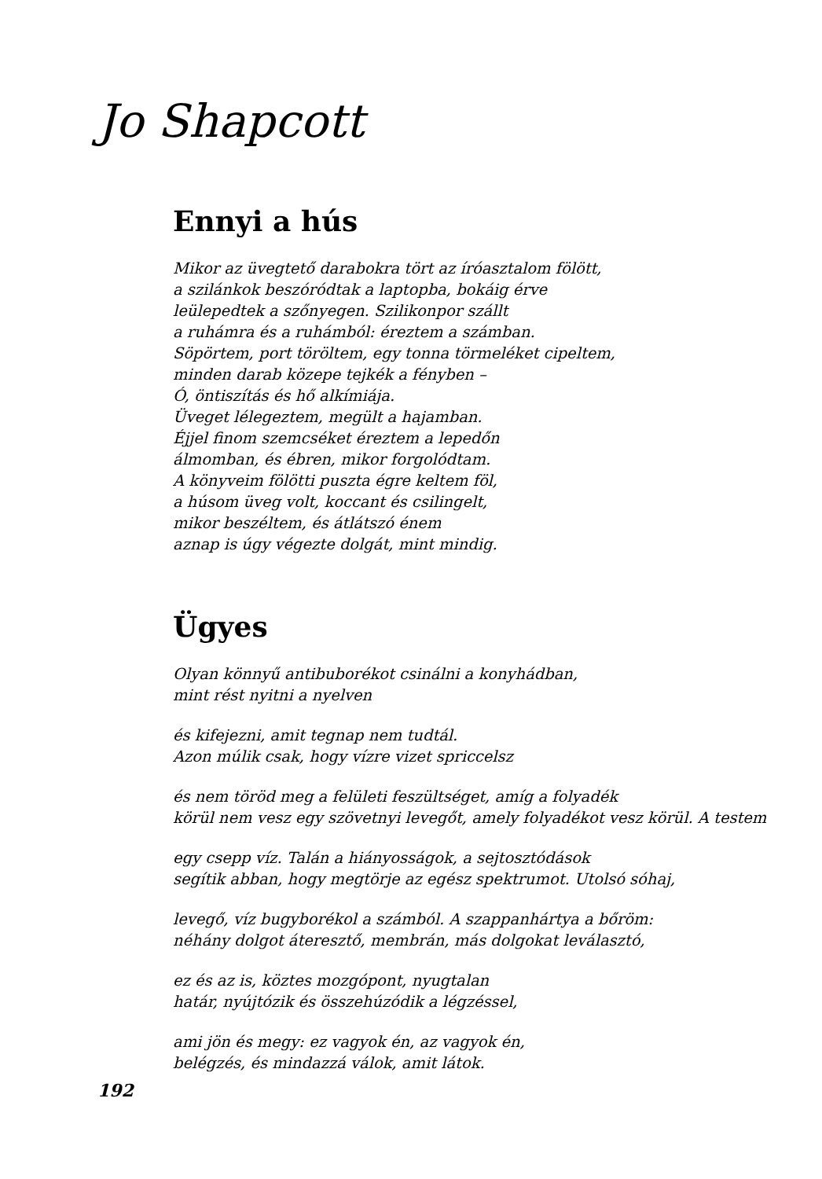Jo Shapcott
Ennyi a hús
Mikor az üvegtető darabokra tört az íróasztalom fölött,
a szilánkok beszóródtak a laptopba, bokáig érve
leülepedtek a szőnyegen. Szilikonpor szállt
a ruhámra és a ruhámból: éreztem a számban.
Söpörtem, port töröltem, egy tonna törmeléket cipeltem,
minden darab közepe tejkék a fényben –
Ó, öntiszítás és hő alkímiája.
Üveget lélegeztem, megült a hajamban.
Éjjel finom szemcséket éreztem a lepedőn
álmomban, és ébren, mikor forgolódtam.
A könyveim fölötti puszta égre keltem föl,
a húsom üveg volt, koccant és csilingelt,
mikor beszéltem, és átlátszó énem
aznap is úgy végezte dolgát, mint mindig.
Ügyes
Olyan könnyű antibuborékot csinálni a konyhádban,
mint rést nyitni a nyelven
és kifejezni, amit tegnap nem tudtál.
Azon múlik csak, hogy vízre vizet spriccelsz
és nem töröd meg a felületi feszültséget, amíg a folyadék
körül nem vesz egy szövetnyi levegőt, amely folyadékot vesz körül. A testem
egy csepp víz. Talán a hiányosságok, a sejtosztódások
segítik abban, hogy megtörje az egész spektrumot. Utolsó sóhaj,
levegő, víz bugyborékol a számból. A szappanhártya a bőröm:
néhány dolgot áteresztő, membrán, más dolgokat leválasztó,
ez és az is, köztes mozgópont, nyugtalan
határ, nyújtózik és összehúzódik a légzéssel,
ami jön és megy: ez vagyok én, az vagyok én,
belégzés, és mindazzá válok, amit látok.
192